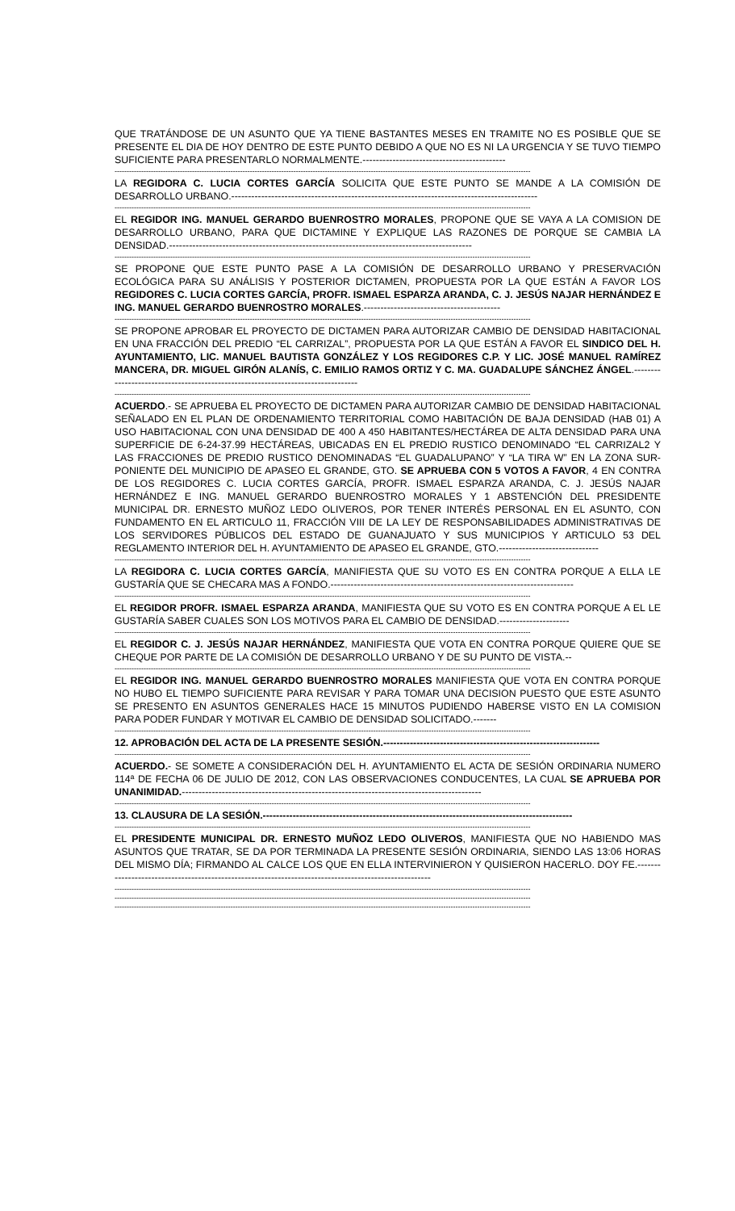QUE TRATÁNDOSE DE UN ASUNTO QUE YA TIENE BASTANTES MESES EN TRAMITE NO ES POSIBLE QUE SE PRESENTE EL DIA DE HOY DENTRO DE ESTE PUNTO DEBIDO A QUE NO ES NI LA URGENCIA Y SE TUVO TIEMPO SUFICIENTE PARA PRESENTARLO NORMALMENTE.-------------------------------------------
----------------------------------------------------------------------------------------------------------------------------------------------------------------------------
LA REGIDORA C. LUCIA CORTES GARCÍA SOLICITA QUE ESTE PUNTO SE MANDE A LA COMISIÓN DE DESARROLLO URBANO.--------------------------------------------------------------------------------------------
----------------------------------------------------------------------------------------------------------------------------------------------------------------------------
EL REGIDOR ING. MANUEL GERARDO BUENROSTRO MORALES, PROPONE QUE SE VAYA A LA COMISION DE DESARROLLO URBANO, PARA QUE DICTAMINE Y EXPLIQUE LAS RAZONES DE PORQUE SE CAMBIA LA DENSIDAD.-------------------------------------------------------------------------------------------
----------------------------------------------------------------------------------------------------------------------------------------------------------------------------
SE PROPONE QUE ESTE PUNTO PASE A LA COMISIÓN DE DESARROLLO URBANO Y PRESERVACIÓN ECOLÓGICA PARA SU ANÁLISIS Y POSTERIOR DICTAMEN, PROPUESTA POR LA QUE ESTÁN A FAVOR LOS REGIDORES C. LUCIA CORTES GARCÍA, PROFR. ISMAEL ESPARZA ARANDA, C. J. JESÚS NAJAR HERNÁNDEZ E ING. MANUEL GERARDO BUENROSTRO MORALES.-----------------------------------------
----------------------------------------------------------------------------------------------------------------------------------------------------------------------------
SE PROPONE APROBAR EL PROYECTO DE DICTAMEN PARA AUTORIZAR CAMBIO DE DENSIDAD HABITACIONAL EN UNA FRACCIÓN DEL PREDIO “EL CARRIZAL”, PROPUESTA POR LA QUE ESTÁN A FAVOR EL SINDICO DEL H. AYUNTAMIENTO, LIC. MANUEL BAUTISTA GONZÁLEZ Y LOS REGIDORES C.P. Y LIC. JOSÉ MANUEL RAMÍREZ MANCERA, DR. MIGUEL GIRÓN ALANÍS, C. EMILIO RAMOS ORTIZ Y C. MA. GUADALUPE SÁNCHEZ ÁNGEL.---------------------------------------------------------------------------------
----------------------------------------------------------------------------------------------------------------------------------------------------------------------------
ACUERDO.- SE APRUEBA EL PROYECTO DE DICTAMEN PARA AUTORIZAR CAMBIO DE DENSIDAD HABITACIONAL SEÑALADO EN EL PLAN DE ORDENAMIENTO TERRITORIAL COMO HABITACIÓN DE BAJA DENSIDAD (HAB 01) A USO HABITACIONAL CON UNA DENSIDAD DE 400 A 450 HABITANTES/HECTÁREA DE ALTA DENSIDAD PARA UNA SUPERFICIE DE 6-24-37.99 HECTÁREAS, UBICADAS EN EL PREDIO RUSTICO DENOMINADO “EL CARRIZAL2 Y LAS FRACCIONES DE PREDIO RUSTICO DENOMINADAS “EL GUADALUPANO” Y “LA TIRA W” EN LA ZONA SUR-PONIENTE DEL MUNICIPIO DE APASEO EL GRANDE, GTO. SE APRUEBA CON 5 VOTOS A FAVOR, 4 EN CONTRA DE LOS REGIDORES C. LUCIA CORTES GARCÍA, PROFR. ISMAEL ESPARZA ARANDA, C. J. JESÚS NAJAR HERNÁNDEZ E ING. MANUEL GERARDO BUENROSTRO MORALES Y 1 ABSTENCIÓN DEL PRESIDENTE MUNICIPAL DR. ERNESTO MUÑOZ LEDO OLIVEROS, POR TENER INTERÉS PERSONAL EN EL ASUNTO, CON FUNDAMENTO EN EL ARTICULO 11, FRACCIÓN VIII DE LA LEY DE RESPONSABILIDADES ADMINISTRATIVAS DE LOS SERVIDORES PÚBLICOS DEL ESTADO DE GUANAJUATO Y SUS MUNICIPIOS Y ARTICULO 53 DEL REGLAMENTO INTERIOR DEL H. AYUNTAMIENTO DE APASEO EL GRANDE, GTO.------------------------------
----------------------------------------------------------------------------------------------------------------------------------------------------------------------------
LA REGIDORA C. LUCIA CORTES GARCÍA, MANIFIESTA QUE SU VOTO ES EN CONTRA PORQUE A ELLA LE GUSTARÍA QUE SE CHECARA MAS A FONDO.-------------------------------------------------------------------------
----------------------------------------------------------------------------------------------------------------------------------------------------------------------------
EL REGIDOR PROFR. ISMAEL ESPARZA ARANDA, MANIFIESTA QUE SU VOTO ES EN CONTRA PORQUE A EL LE GUSTARÍA SABER CUALES SON LOS MOTIVOS PARA EL CAMBIO DE DENSIDAD.---------------------
----------------------------------------------------------------------------------------------------------------------------------------------------------------------------
EL REGIDOR C. J. JESÚS NAJAR HERNÁNDEZ, MANIFIESTA QUE VOTA EN CONTRA PORQUE QUIERE QUE SE CHEQUE POR PARTE DE LA COMISIÓN DE DESARROLLO URBANO Y DE SU PUNTO DE VISTA.--
----------------------------------------------------------------------------------------------------------------------------------------------------------------------------
EL REGIDOR ING. MANUEL GERARDO BUENROSTRO MORALES MANIFIESTA QUE VOTA EN CONTRA PORQUE NO HUBO EL TIEMPO SUFICIENTE PARA REVISAR Y PARA TOMAR UNA DECISION PUESTO QUE ESTE ASUNTO SE PRESENTO EN ASUNTOS GENERALES HACE 15 MINUTOS PUDIENDO HABERSE VISTO EN LA COMISION PARA PODER FUNDAR Y MOTIVAR EL CAMBIO DE DENSIDAD SOLICITADO.-------
----------------------------------------------------------------------------------------------------------------------------------------------------------------------------
12. APROBACIÓN DEL ACTA DE LA PRESENTE SESIÓN.-----------------------------------------------------------------
----------------------------------------------------------------------------------------------------------------------------------------------------------------------------
ACUERDO.- SE SOMETE A CONSIDERACIÓN DEL H. AYUNTAMIENTO EL ACTA DE SESIÓN ORDINARIA NUMERO 114ª DE FECHA 06 DE JULIO DE 2012, CON LAS OBSERVACIONES CONDUCENTES, LA CUAL SE APRUEBA POR UNANIMIDAD.------------------------------------------------------------------------------------------
----------------------------------------------------------------------------------------------------------------------------------------------------------------------------
13. CLAUSURA DE LA SESIÓN.---------------------------------------------------------------------------------------------
----------------------------------------------------------------------------------------------------------------------------------------------------------------------------
EL PRESIDENTE MUNICIPAL DR. ERNESTO MUÑOZ LEDO OLIVEROS, MANIFIESTA QUE NO HABIENDO MAS ASUNTOS QUE TRATAR, SE DA POR TERMINADA LA PRESENTE SESIÓN ORDINARIA, SIENDO LAS 13:06 HORAS DEL MISMO DÍA; FIRMANDO AL CALCE LOS QUE EN ELLA INTERVINIERON Y QUISIERON HACERLO. DOY FE.------------------------------------------------------------------------------------------------------
----------------------------------------------------------------------------------------------------------------------------------------------------------------------------
----------------------------------------------------------------------------------------------------------------------------------------------------------------------------
----------------------------------------------------------------------------------------------------------------------------------------------------------------------------